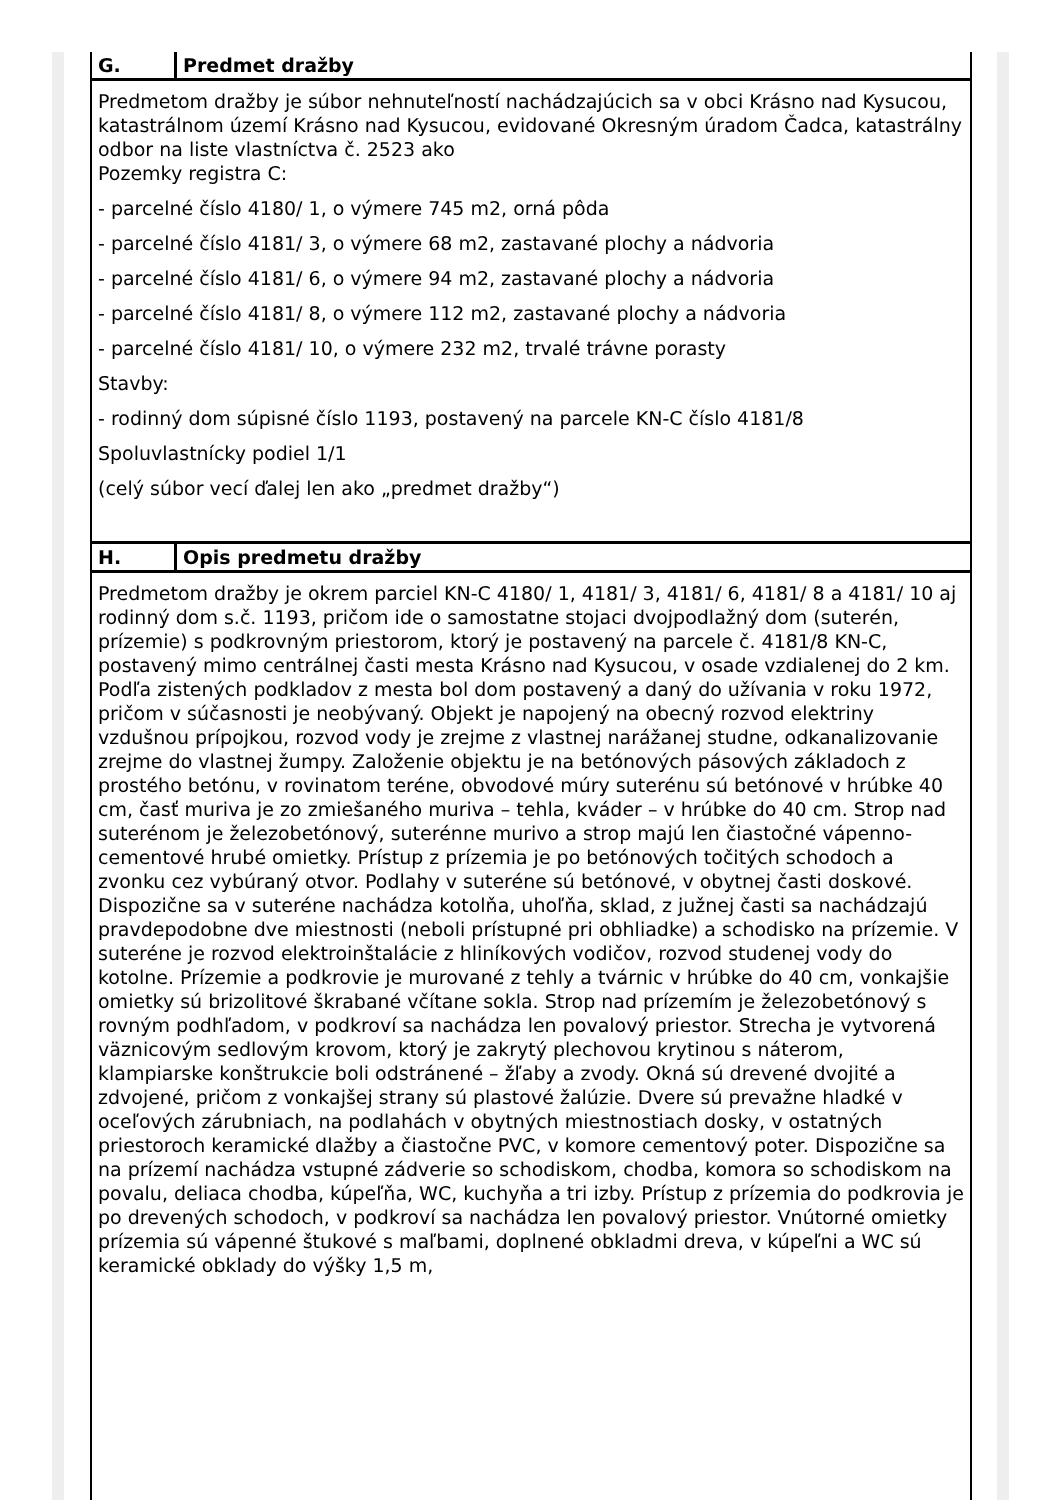| G. | Predmet dražby |
| --- | --- |
| Predmetom dražby je súbor nehnuteľností nachádzajúcich sa v obci Krásno nad Kysucou, katastrálnom území Krásno nad Kysucou, evidované Okresným úradom Čadca, katastrálny odbor na liste vlastníctva č. 2523 ako Pozemky registra C: - parcelné číslo 4180/ 1, o výmere 745 m2, orná pôda - parcelné číslo 4181/ 3, o výmere 68 m2, zastavané plochy a nádvoria - parcelné číslo 4181/ 6, o výmere 94 m2, zastavané plochy a nádvoria - parcelné číslo 4181/ 8, o výmere 112 m2, zastavané plochy a nádvoria - parcelné číslo 4181/ 10, o výmere 232 m2, trvalé trávne porasty Stavby: - rodinný dom súpisné číslo 1193, postavený na parcele KN-C číslo 4181/8 Spoluvlastnícky podiel 1/1 (celý súbor vecí ďalej len ako „predmet dražby“) | |
| H. | Opis predmetu dražby |
| --- | --- |
| Predmetom dražby je okrem parciel KN-C 4180/ 1, 4181/ 3, 4181/ 6, 4181/ 8 a 4181/ 10 aj rodinný dom s.č. 1193, pričom ide o samostatne stojaci dvojpodlažný dom (suterén, prízemie) s podkrovným priestorom, ktorý je postavený na parcele č. 4181/8 KN-C, postavený mimo centrálnej časti mesta Krásno nad Kysucou, v osade vzdialenej do 2 km. Podľa zistených podkladov z mesta bol dom postavený a daný do užívania v roku 1972, pričom v súčasnosti je neobývaný. Objekt je napojený na obecný rozvod elektriny vzdušnou prípojkou, rozvod vody je zrejme z vlastnej narážanej studne, odkanalizovanie zrejme do vlastnej žumpy. Založenie objektu je na betónových pásových základoch z prostého betónu, v rovinatom teréne, obvodové múry suterénu sú betónové v hrúbke 40 cm, časť muriva je zo zmiešaného muriva – tehla, kváder – v hrúbke do 40 cm. Strop nad suterénom je železobetónový, suterénne murivo a strop majú len čiastočné vápenno-cementové hrubé omietky. Prístup z prízemia je po betónových točitých schodoch a zvonku cez vybúraný otvor. Podlahy v suteréne sú betónové, v obytnej časti doskové. Dispozične sa v suteréne nachádza kotolňa, uhoľňa, sklad, z južnej časti sa nachádzajú pravdepodobne dve miestnosti (neboli prístupné pri obhliadke) a schodisko na prízemie. V suteréne je rozvod elektroinštalácie z hliníkových vodičov, rozvod studenej vody do kotolne. Prízemie a podkrovie je murované z tehly a tvárnic v hrúbke do 40 cm, vonkajšie omietky sú brizolitové škrabané včítane sokla. Strop nad prízemím je železobetónový s rovným podhľadom, v podkroví sa nachádza len povalový priestor. Strecha je vytvorená väznicovým sedlovým krovom, ktorý je zakrytý plechovou krytinou s náterom, klampiarske konštrukcie boli odstránené – žľaby a zvody. Okná sú drevené dvojité a zdvojené, pričom z vonkajšej strany sú plastové žalúzie. Dvere sú prevažne hladké v oceľových zárubniach, na podlahách v obytných miestnostiach dosky, v ostatných priestoroch keramické dlažby a čiastočne PVC, v komore cementový poter. Dispozične sa na prízemí nachádza vstupné zádverie so schodiskom, chodba, komora so schodiskom na povalu, deliaca chodba, kúpeľňa, WC, kuchyňa a tri izby. Prístup z prízemia do podkrovia je po drevených schodoch, v podkroví sa nachádza len povalový priestor. Vnútorné omietky prízemia sú vápenné štukové s maľbami, doplnené obkladmi dreva, v kúpeľni a WC sú keramické obklady do výšky 1,5 m, | |